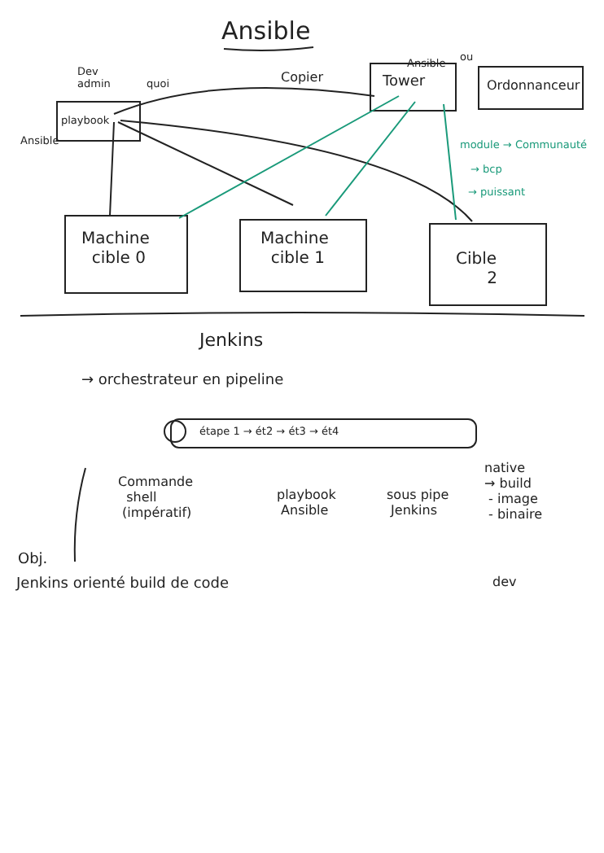Ansible
Dev
admin
quoi
playbook
Ansible
Copier
Ansible
Tower
ou
Ordonnanceur
module → Communauté
→ bcp
→ puissant
Machine
cible 0
Machine
cible 1
Cible
2
Jenkins
→ orchestrateur en pipeline
étape 1 → ét2 → ét3 → ét4
Commande
shell
(impératif)
playbook
Ansible
sous pipe
Jenkins
native
→ build
- image
- binaire
dev
Obj.
Jenkins orienté build de code